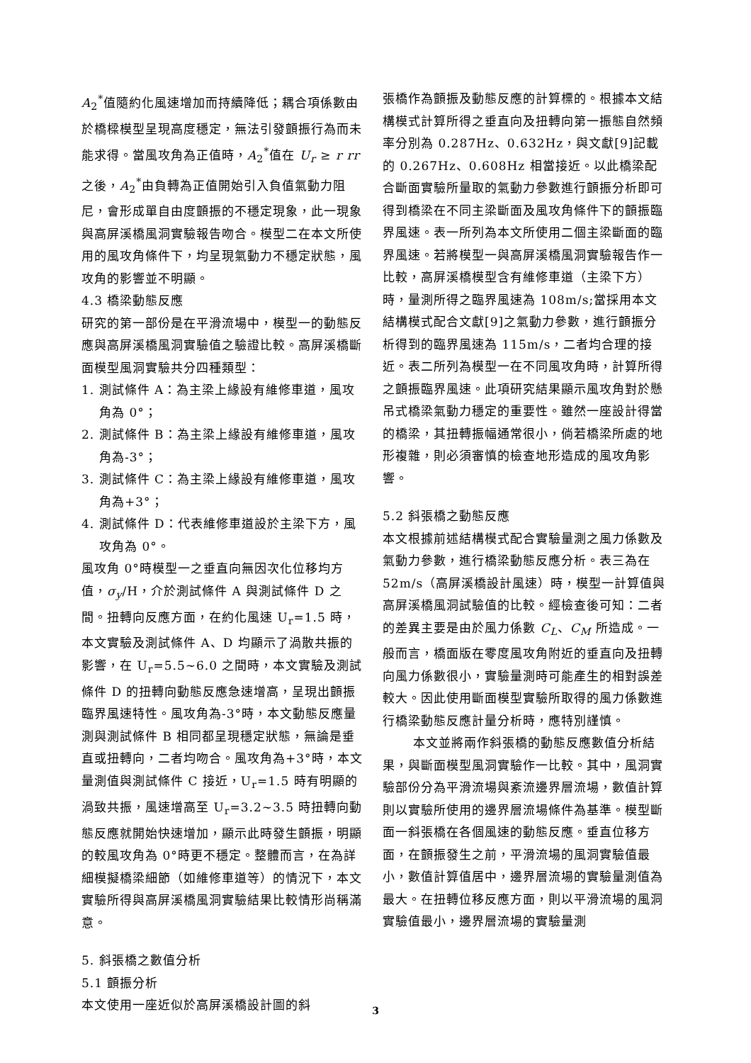A<sub>2</sub><sup>*</sup>值隨約化風速增加而持續降低；耦合項係數由於橋樑模型呈現高度穩定，無法引發顫振行為而未能求得。當風攻角為正值時，A<sub>2</sub><sup>*</sup>值在 U<sub>r</sub> ≥ r rr 之後，A<sub>2</sub><sup>*</sup>由負轉為正值開始引入負值氣動力阻尼，會形成單自由度顫振的不穩定現象，此一現象與高屏溪橋風洞實驗報告吻合。模型二在本文所使用的風攻角條件下，均呈現氣動力不穩定狀態，風攻角的影響並不明顯。
4.3 橋梁動態反應
研究的第一部份是在平滑流場中，模型一的動態反應與高屏溪橋風洞實驗值之驗證比較。高屏溪橋斷面模型風洞實驗共分四種類型：
1. 測試條件 A：為主梁上緣設有維修車道，風攻角為 0°；
2. 測試條件 B：為主梁上緣設有維修車道，風攻角為-3°；
3. 測試條件 C：為主梁上緣設有維修車道，風攻角為+3°；
4. 測試條件 D：代表維修車道設於主梁下方，風攻角為 0°。
風攻角 0°時模型一之垂直向無因次化位移均方值，σ<sub>y</sub>/H，介於測試條件 A 與測試條件 D 之間。扭轉向反應方面，在約化風速 U<sub>r</sub>=1.5 時，本文實驗及測試條件 A、D 均顯示了渦散共振的影響，在 U<sub>r</sub>=5.5~6.0 之間時，本文實驗及測試條件 D 的扭轉向動態反應急速增高，呈現出顫振臨界風速特性。風攻角為-3°時，本文動態反應量測與測試條件 B 相同都呈現穩定狀態，無論是垂直或扭轉向，二者均吻合。風攻角為+3°時，本文量測值與測試條件 C 接近，U<sub>r</sub>=1.5 時有明顯的渦致共振，風速增高至 U<sub>r</sub>=3.2~3.5 時扭轉向動態反應就開始快速增加，顯示此時發生顫振，明顯的較風攻角為 0°時更不穩定。整體而言，在為詳細模擬橋梁細節（如維修車道等）的情況下，本文實驗所得與高屏溪橋風洞實驗結果比較情形尚稱滿意。
5. 斜張橋之數值分析
5.1 顫振分析
本文使用一座近似於高屏溪橋設計圖的斜
張橋作為顫振及動態反應的計算標的。根據本文結構模式計算所得之垂直向及扭轉向第一振態自然頻率分別為 0.287Hz、0.632Hz，與文獻[9]記載的 0.267Hz、0.608Hz 相當接近。以此橋梁配合斷面實驗所量取的氣動力參數進行顫振分析即可得到橋梁在不同主梁斷面及風攻角條件下的顫振臨界風速。表一所列為本文所使用二個主梁斷面的臨界風速。若將模型一與高屏溪橋風洞實驗報告作一比較，高屏溪橋模型含有維修車道（主梁下方）時，量測所得之臨界風速為 108m/s;當採用本文結構模式配合文獻[9]之氣動力參數，進行顫振分析得到的臨界風速為 115m/s，二者均合理的接近。表二所列為模型一在不同風攻角時，計算所得之顫振臨界風速。此項研究結果顯示風攻角對於懸吊式橋梁氣動力穩定的重要性。雖然一座設計得當的橋梁，其扭轉振幅通常很小，倘若橋梁所處的地形複雜，則必須審慎的檢查地形造成的風攻角影響。
5.2 斜張橋之動態反應
本文根據前述結構模式配合實驗量測之風力係數及氣動力參數，進行橋梁動態反應分析。表三為在 52m/s（高屏溪橋設計風速）時，模型一計算值與高屏溪橋風洞試驗值的比較。經檢查後可知：二者的差異主要是由於風力係數 C<sub>L</sub>、C<sub>M</sub> 所造成。一般而言，橋面版在零度風攻角附近的垂直向及扭轉向風力係數很小，實驗量測時可能產生的相對誤差較大。因此使用斷面模型實驗所取得的風力係數進行橋梁動態反應計量分析時，應特別謹慎。
本文並將兩作斜張橋的動態反應數值分析結果，與斷面模型風洞實驗作一比較。其中，風洞實驗部份分為平滑流場與紊流邊界層流場，數值計算則以實驗所使用的邊界層流場條件為基準。模型斷面一斜張橋在各個風速的動態反應。垂直位移方面，在顫振發生之前，平滑流場的風洞實驗值最小，數值計算值居中，邊界層流場的實驗量測值為最大。在扭轉位移反應方面，則以平滑流場的風洞實驗值最小，邊界層流場的實驗量測
3